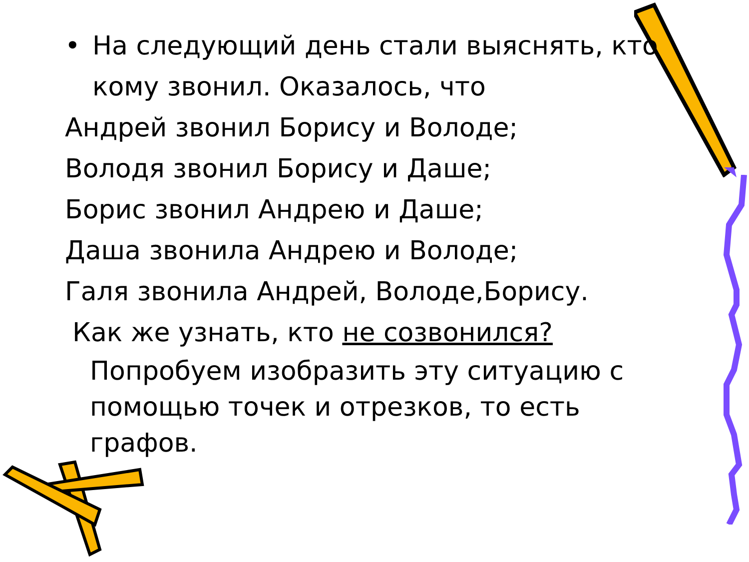• На следующий день стали выяснять, кто кому звонил. Оказалось, что
Андрей звонил Борису и Володе;
Володя звонил Борису и Даше;
Борис звонил Андрею и Даше;
Даша звонила Андрею и Володе;
Галя звонила Андрей, Володе,Борису.
Как же узнать, кто не созвонился?
Попробуем изобразить эту ситуацию с помощью точек и отрезков, то есть графов.